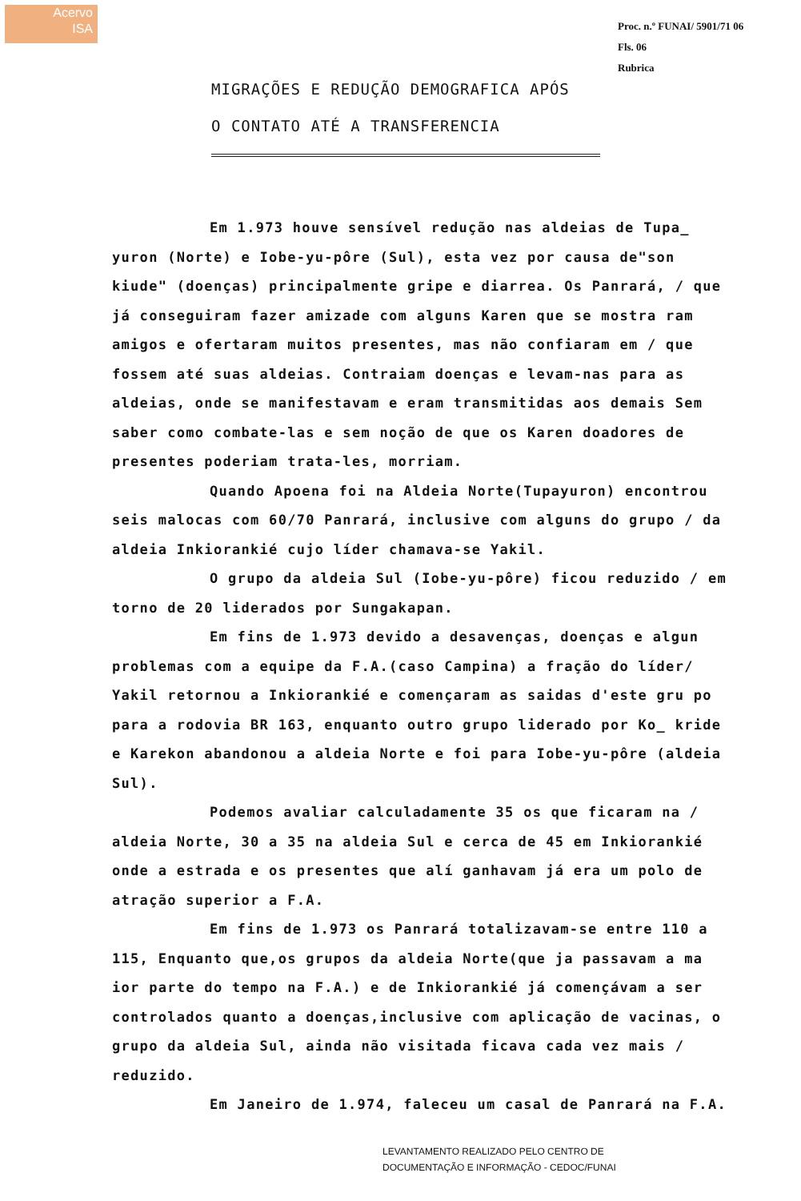Acervo
ISA
Proc. n.º FUNAI/ 5901/71 06
Fls. 06
Rubrica
MIGRAÇÕES E REDUÇÃO DEMOGRAFICA APÓS
O CONTATO ATÉ A TRANSFERENCIA
Em 1.973 houve sensível redução nas aldeias de Tupa_ yuron (Norte) e Iobe-yu-pôre (Sul), esta vez por causa de"son kiude" (doenças) principalmente gripe e diarrea. Os Panrará, / que já conseguiram fazer amizade com alguns Karen que se mostra ram amigos e ofertaram muitos presentes, mas não confiaram em / que fossem até suas aldeias. Contraiam doenças e levam-nas para as aldeias, onde se manifestavam e eram transmitidas aos demais Sem saber como combate-las e sem noção de que os Karen doadores de presentes poderiam trata-les, morriam.
Quando Apoena foi na Aldeia Norte(Tupayuron) encontrou seis malocas com 60/70 Panrará, inclusive com alguns do grupo / da aldeia Inkiorankié cujo líder chamava-se Yakil.
O grupo da aldeia Sul (Iobe-yu-pôre) ficou reduzido / em torno de 20 liderados por Sungakapan.
Em fins de 1.973 devido a desavenças, doenças e algun problemas com a equipe da F.A.(caso Campina) a fração do líder/ Yakil retornou a Inkiorankié e començaram as saidas d'este gru po para a rodovia BR 163, enquanto outro grupo liderado por Ko_ kride e Karekon abandonou a aldeia Norte e foi para Iobe-yu-pôre (aldeia Sul).
Podemos avaliar calculadamente 35 os que ficaram na / aldeia Norte, 30 a 35 na aldeia Sul e cerca de 45 em Inkiorankié onde a estrada e os presentes que alí ganhavam já era um polo de atração superior a F.A.
Em fins de 1.973 os Panrará totalizavam-se entre 110 a 115, Enquanto que,os grupos da aldeia Norte(que ja passavam a ma ior parte do tempo na F.A.) e de Inkiorankié já començávam a ser controlados quanto a doenças,inclusive com aplicação de vacinas, o grupo da aldeia Sul, ainda não visitada ficava cada vez mais / reduzido.
Em Janeiro de 1.974, faleceu um casal de Panrará na F.A.
LEVANTAMENTO REALIZADO PELO CENTRO DE
DOCUMENTAÇÃO E INFORMAÇÃO - CEDOC/FUNAI